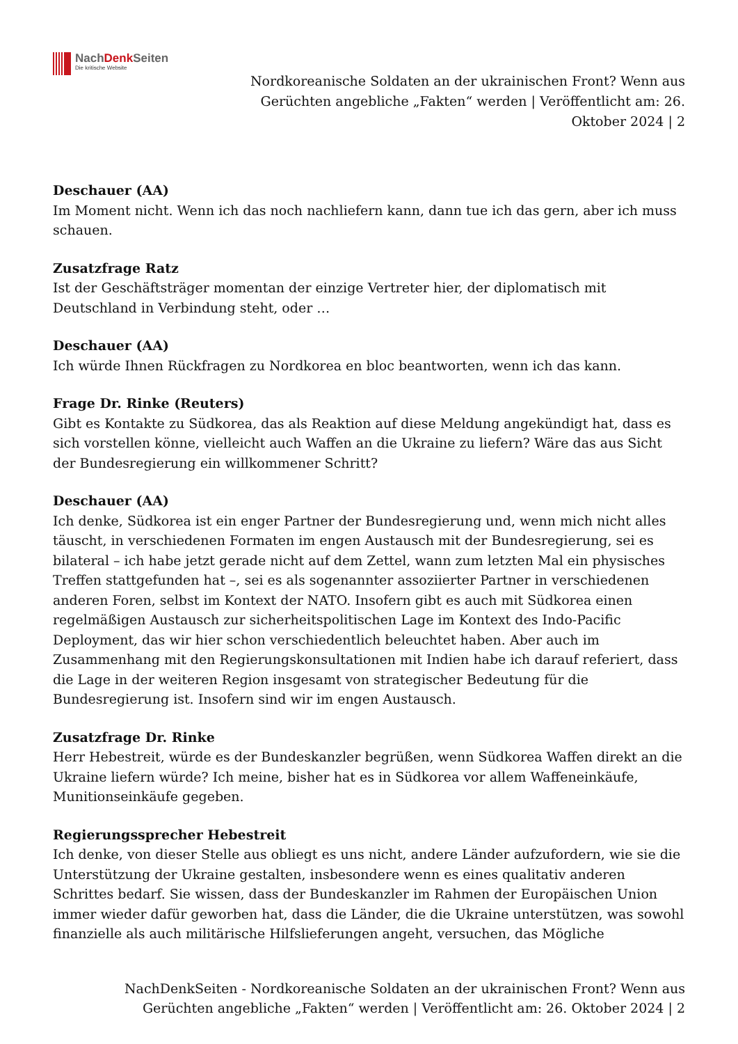NachDenk Seiten
Die kritische Website
Nordkoreanische Soldaten an der ukrainischen Front? Wenn aus Gerüchten angebliche „Fakten“ werden | Veröffentlicht am: 26. Oktober 2024 | 2
Deschauer (AA)
Im Moment nicht. Wenn ich das noch nachliefern kann, dann tue ich das gern, aber ich muss schauen.
Zusatzfrage Ratz
Ist der Geschäftsträger momentan der einzige Vertreter hier, der diplomatisch mit Deutschland in Verbindung steht, oder …
Deschauer (AA)
Ich würde Ihnen Rückfragen zu Nordkorea en bloc beantworten, wenn ich das kann.
Frage Dr. Rinke (Reuters)
Gibt es Kontakte zu Südkorea, das als Reaktion auf diese Meldung angekündigt hat, dass es sich vorstellen könne, vielleicht auch Waffen an die Ukraine zu liefern? Wäre das aus Sicht der Bundesregierung ein willkommener Schritt?
Deschauer (AA)
Ich denke, Südkorea ist ein enger Partner der Bundesregierung und, wenn mich nicht alles täuscht, in verschiedenen Formaten im engen Austausch mit der Bundesregierung, sei es bilateral – ich habe jetzt gerade nicht auf dem Zettel, wann zum letzten Mal ein physisches Treffen stattgefunden hat –, sei es als sogenannter assoziierter Partner in verschiedenen anderen Foren, selbst im Kontext der NATO. Insofern gibt es auch mit Südkorea einen regelmäßigen Austausch zur sicherheitspolitischen Lage im Kontext des Indo-Pacific Deployment, das wir hier schon verschiedentlich beleuchtet haben. Aber auch im Zusammenhang mit den Regierungskonsultationen mit Indien habe ich darauf referiert, dass die Lage in der weiteren Region insgesamt von strategischer Bedeutung für die Bundesregierung ist. Insofern sind wir im engen Austausch.
Zusatzfrage Dr. Rinke
Herr Hebestreit, würde es der Bundeskanzler begrüßen, wenn Südkorea Waffen direkt an die Ukraine liefern würde? Ich meine, bisher hat es in Südkorea vor allem Waffeneinkäufe, Munitionseinkäufe gegeben.
Regierungssprecher Hebestreit
Ich denke, von dieser Stelle aus obliegt es uns nicht, andere Länder aufzufordern, wie sie die Unterstützung der Ukraine gestalten, insbesondere wenn es eines qualitativ anderen Schrittes bedarf. Sie wissen, dass der Bundeskanzler im Rahmen der Europäischen Union immer wieder dafür geworben hat, dass die Länder, die die Ukraine unterstützen, was sowohl finanzielle als auch militärische Hilfslieferungen angeht, versuchen, das Mögliche
NachDenkSeiten - Nordkoreanische Soldaten an der ukrainischen Front? Wenn aus Gerüchten angebliche „Fakten“ werden | Veröffentlicht am: 26. Oktober 2024 | 2